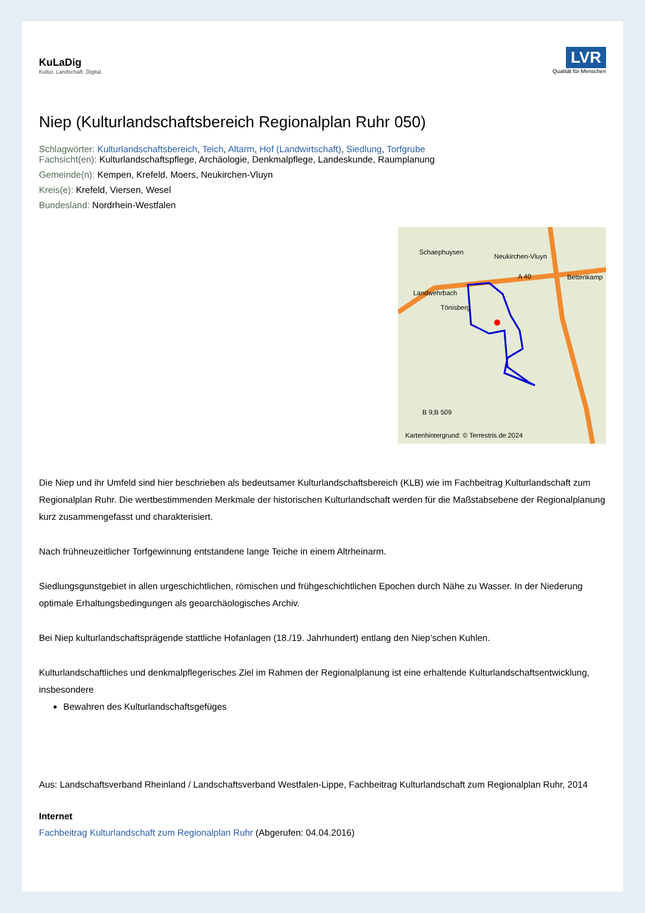KuLaDig
Kultur. Landschaft. Digital.
LVR
Qualität für Menschen
Niep (Kulturlandschaftsbereich Regionalplan Ruhr 050)
Schlagwörter: Kulturlandschaftsbereich, Teich, Altarm, Hof (Landwirtschaft), Siedlung, Torfgrube
Fachsicht(en): Kulturlandschaftspflege, Archäologie, Denkmalpflege, Landeskunde, Raumplanung
Gemeinde(n): Kempen, Krefeld, Moers, Neukirchen-Vluyn
Kreis(e): Krefeld, Viersen, Wesel
Bundesland: Nordrhein-Westfalen
Schaephuysen
Neukirchen-Vluyn
A 40 Bettenkamp
Landwehrbach
Tönisberg
B 9;B 509
Kartenhintergrund: © Terrestris.de 2024
Die Niep und ihr Umfeld sind hier beschrieben als bedeutsamer Kulturlandschaftsbereich (KLB) wie im Fachbeitrag Kulturlandschaft zum Regionalplan Ruhr. Die wertbestimmenden Merkmale der historischen Kulturlandschaft werden für die Maßstabsebene der Regionalplanung kurz zusammengefasst und charakterisiert.
Nach frühneuzeitlicher Torfgewinnung entstandene lange Teiche in einem Altrheinarm.
Siedlungsgunstgebiet in allen urgeschichtlichen, römischen und frühgeschichtlichen Epochen durch Nähe zu Wasser. In der Niederung optimale Erhaltungsbedingungen als geoarchäologisches Archiv.
Bei Niep kulturlandschaftsprägende stattliche Hofanlagen (18./19. Jahrhundert) entlang den Niep‘schen Kuhlen.
Kulturlandschaftliches und denkmalpflegerisches Ziel im Rahmen der Regionalplanung ist eine erhaltende Kulturlandschaftsentwicklung, insbesondere
Bewahren des Kulturlandschaftsgefüges
Aus: Landschaftsverband Rheinland / Landschaftsverband Westfalen-Lippe, Fachbeitrag Kulturlandschaft zum Regionalplan Ruhr, 2014
Internet
Fachbeitrag Kulturlandschaft zum Regionalplan Ruhr (Abgerufen: 04.04.2016)